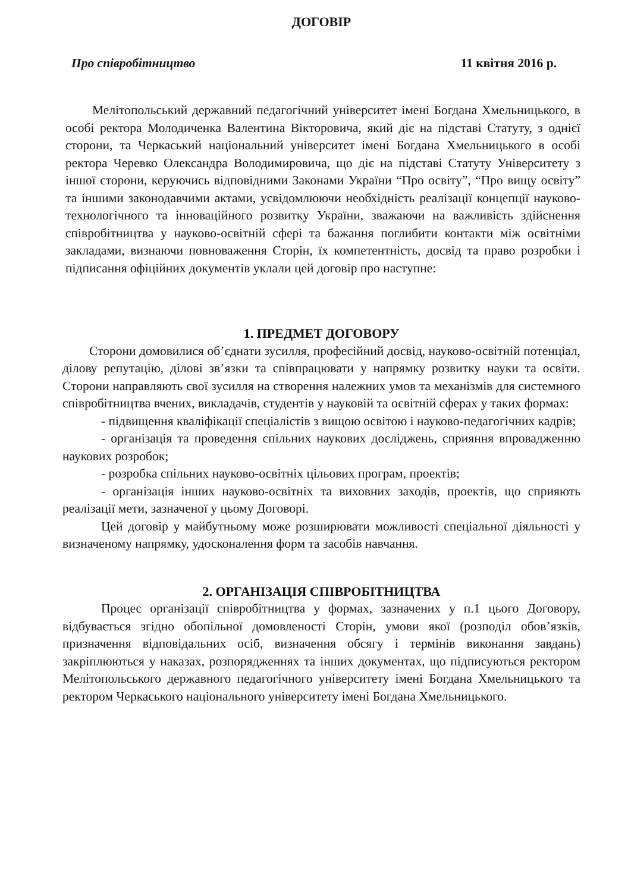ДОГОВІР
Про співробітництво 11 квітня 2016 р.
Мелітопольський державний педагогічний університет імені Богдана Хмельницького, в особі ректора Молодиченка Валентина Вікторовича, який діє на підставі Статуту, з однієї сторони, та Черкаський національний університет імені Богдана Хмельницького в особі ректора Черевко Олександра Володимировича, що діє на підставі Статуту Університету з іншої сторони, керуючись відповідними Законами України “Про освіту”, “Про вищу освіту” та іншими законодавчими актами, усвідомлюючи необхідність реалізації концепції науково-технологічного та інноваційного розвитку України, зважаючи на важливість здійснення співробітництва у науково-освітній сфері та бажання поглибити контакти між освітніми закладами, визнаючи повноваження Сторін, їх компетентність, досвід та право розробки і підписання офіційних документів уклали цей договір про наступне:
1. ПРЕДМЕТ ДОГОВОРУ
Сторони домовилися об’єднати зусилля, професійний досвід, науково-освітній потенціал, ділову репутацію, ділові зв’язки та співпрацювати у напрямку розвитку науки та освіти. Сторони направляють свої зусилля на створення належних умов та механізмів для системного співробітництва вчених, викладачів, студентів у науковій та освітній сферах у таких формах:
- підвищення кваліфікації спеціалістів з вищою освітою і науково-педагогічних кадрів;
- організація та проведення спільних наукових досліджень, сприяння впровадженню наукових розробок;
- розробка спільних науково-освітніх цільових програм, проектів;
- організація інших науково-освітніх та виховних заходів, проектів, що сприяють реалізації мети, зазначеної у цьому Договорі.
Цей договір у майбутньому може розширювати можливості спеціальної діяльності у визначеному напрямку, удосконалення форм та засобів навчання.
2. ОРГАНІЗАЦІЯ СПІВРОБІТНИЦТВА
Процес організації співробітництва у формах, зазначених у п.1 цього Договору, відбувається згідно обопільної домовленості Сторін, умови якої (розподіл обов’язків, призначення відповідальних осіб, визначення обсягу і термінів виконання завдань) закріплюються у наказах, розпорядженнях та інших документах, що підписуються ректором Мелітопольського державного педагогічного університету імені Богдана Хмельницького та ректором Черкаського національного університету імені Богдана Хмельницького.